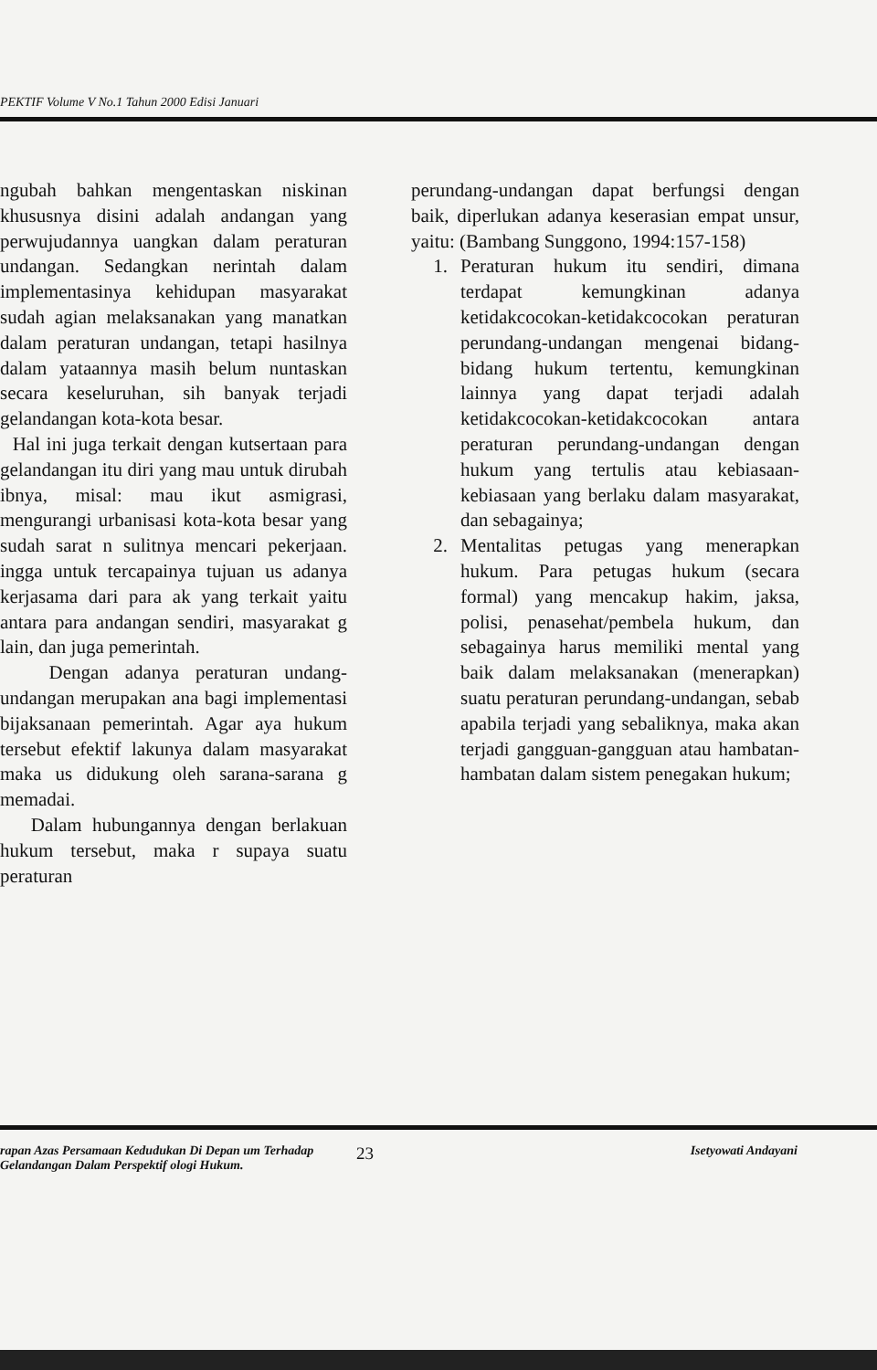PEKTIF Volume V No.1 Tahun 2000 Edisi Januari
ngubah bahkan mengentaskan niskinan khususnya disini adalah andangan yang perwujudannya uangkan dalam peraturan undangan. Sedangkan nerintah dalam implementasinya kehidupan masyarakat sudah agian melaksanakan yang manatkan dalam peraturan undangan, tetapi hasilnya dalam yataannya masih belum nuntaskan secara keseluruhan, sih banyak terjadi gelandangan kota-kota besar.
Hal ini juga terkait dengan kutsertaan para gelandangan itu diri yang mau untuk dirubah ibnya, misal: mau ikut asmigrasi, mengurangi urbanisasi kota-kota besar yang sudah sarat n sulitnya mencari pekerjaan. ingga untuk tercapainya tujuan us adanya kerjasama dari para ak yang terkait yaitu antara para andangan sendiri, masyarakat g lain, dan juga pemerintah.
Dengan adanya peraturan undang-undangan merupakan ana bagi implementasi bijaksanaan pemerintah. Agar aya hukum tersebut efektif lakunya dalam masyarakat maka us didukung oleh sarana-sarana g memadai.
Dalam hubungannya dengan berlakuan hukum tersebut, maka r supaya suatu peraturan
perundang-undangan dapat berfungsi dengan baik, diperlukan adanya keserasian empat unsur, yaitu: (Bambang Sunggono, 1994:157-158)
1. Peraturan hukum itu sendiri, dimana terdapat kemungkinan adanya ketidakcocokan-ketidakcocokan peraturan perundang-undangan mengenai bidang-bidang hukum tertentu, kemungkinan lainnya yang dapat terjadi adalah ketidakcocokan-ketidakcocokan antara peraturan perundang-undangan dengan hukum yang tertulis atau kebiasaan-kebiasaan yang berlaku dalam masyarakat, dan sebagainya;
2. Mentalitas petugas yang menerapkan hukum. Para petugas hukum (secara formal) yang mencakup hakim, jaksa, polisi, penasehat/pembela hukum, dan sebagainya harus memiliki mental yang baik dalam melaksanakan (menerapkan) suatu peraturan perundang-undangan, sebab apabila terjadi yang sebaliknya, maka akan terjadi gangguan-gangguan atau hambatan-hambatan dalam sistem penegakan hukum;
rapan Azas Persamaan Kedudukan Di Depan um Terhadap Gelandangan Dalam Perspektif ologi Hukum.
23
Isetyowati Andayani